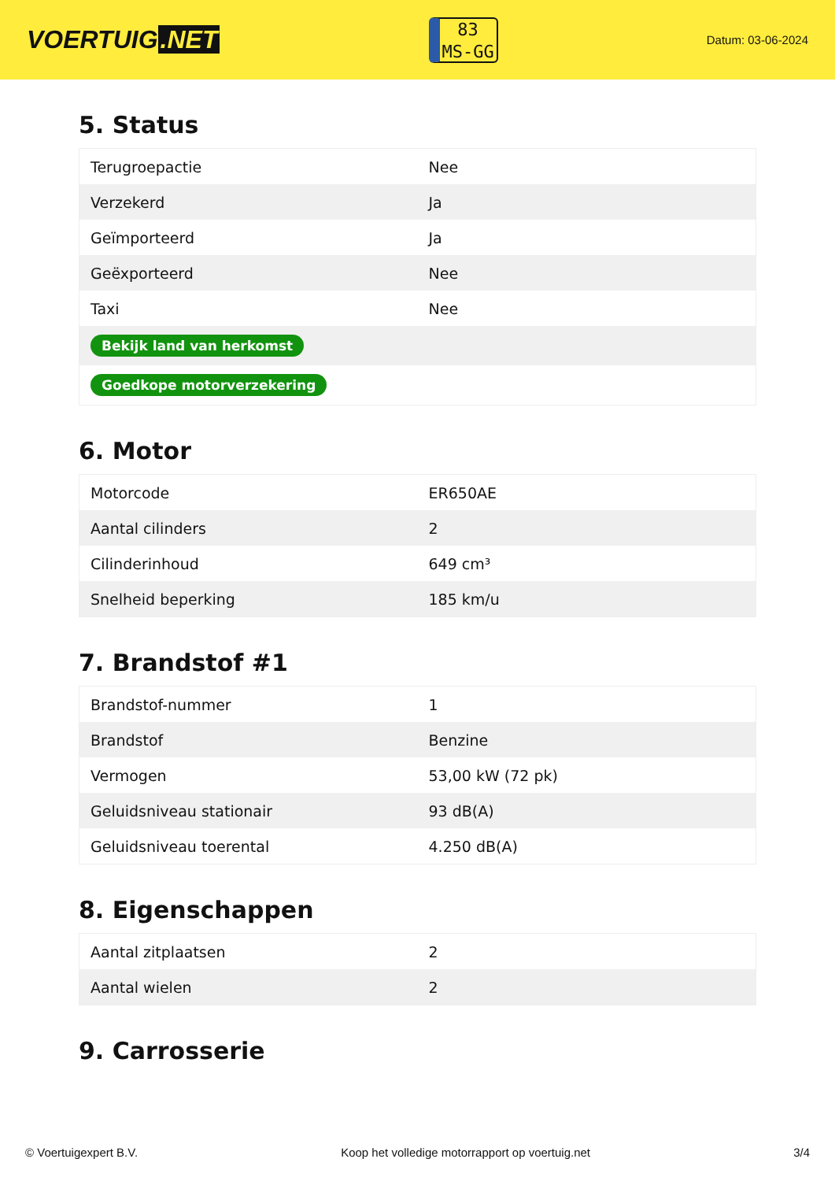VOERTUIG.NET
83
MS-GG
Datum: 03-06-2024
5. Status
| Terugroepactie | Nee |
| Verzekerd | Ja |
| Geïmporteerd | Ja |
| Geëxporteerd | Nee |
| Taxi | Nee |
| Bekijk land van herkomst | |
| Goedkope motorverzekering | |
6. Motor
| Motorcode | ER650AE |
| Aantal cilinders | 2 |
| Cilinderinhoud | 649 cm³ |
| Snelheid beperking | 185 km/u |
7. Brandstof #1
| Brandstof-nummer | 1 |
| Brandstof | Benzine |
| Vermogen | 53,00 kW (72 pk) |
| Geluidsniveau stationair | 93 dB(A) |
| Geluidsniveau toerental | 4.250 dB(A) |
8. Eigenschappen
| Aantal zitplaatsen | 2 |
| Aantal wielen | 2 |
9. Carrosserie
© Voertuigexpert B.V. Koop het volledige motorrapport op voertuig.net 3/4